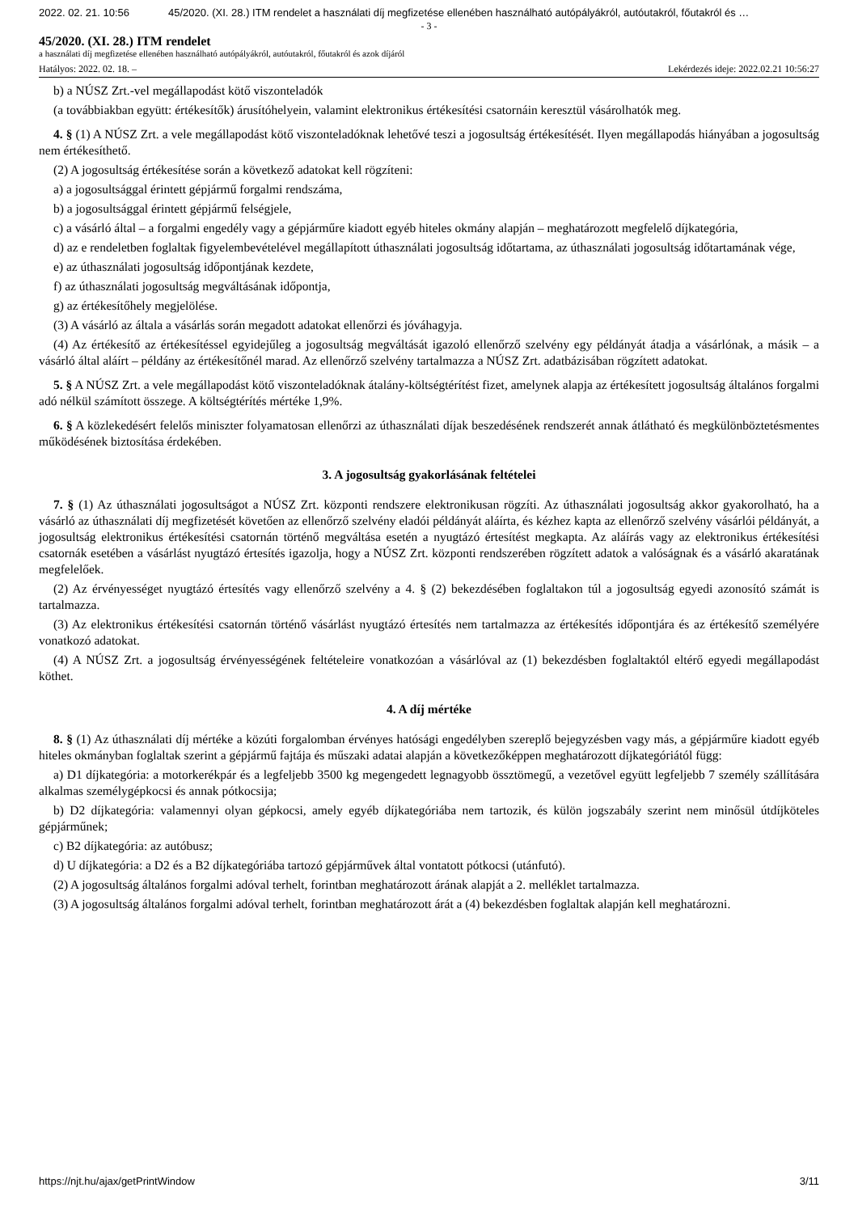2022. 02. 21. 10:56 45/2020. (XI. 28.) ITM rendelet a használati díj megfizetése ellenében használható autópályákról, autóutakról, főutakról és …
- 3 -
45/2020. (XI. 28.) ITM rendelet
a használati díj megfizetése ellenében használható autópályákról, autóutakról, főutakról és azok díjáról
Hatályos: 2022. 02. 18. – Lekérdezés ideje: 2022.02.21 10:56:27
b) a NÚSZ Zrt.-vel megállapodást kötő viszonteladók
(a továbbiakban együtt: értékesítők) árusítóhelyein, valamint elektronikus értékesítési csatornáin keresztül vásárolhatók meg.
4. § (1) A NÚSZ Zrt. a vele megállapodást kötő viszonteladóknak lehetővé teszi a jogosultság értékesítését. Ilyen megállapodás hiányában a jogosultság nem értékesíthető.
(2) A jogosultság értékesítése során a következő adatokat kell rögzíteni:
a) a jogosultsággal érintett gépjármű forgalmi rendszáma,
b) a jogosultsággal érintett gépjármű felségjele,
c) a vásárló által – a forgalmi engedély vagy a gépjárműre kiadott egyéb hiteles okmány alapján – meghatározott megfelelő díjkategória,
d) az e rendeletben foglaltak figyelembevételével megállapított úthasználati jogosultság időtartama, az úthasználati jogosultság időtartamának vége,
e) az úthasználati jogosultság időpontjának kezdete,
f) az úthasználati jogosultság megváltásának időpontja,
g) az értékesítőhely megjelölése.
(3) A vásárló az általa a vásárlás során megadott adatokat ellenőrzi és jóváhagyja.
(4) Az értékesítő az értékesítéssel egyidejűleg a jogosultság megváltását igazoló ellenőrző szelvény egy példányát átadja a vásárlónak, a másik – a vásárló által aláírt – példány az értékesítőnél marad. Az ellenőrző szelvény tartalmazza a NÚSZ Zrt. adatbázisában rögzített adatokat.
5. § A NÚSZ Zrt. a vele megállapodást kötő viszonteladóknak átalány-költségtérítést fizet, amelynek alapja az értékesített jogosultság általános forgalmi adó nélkül számított összege. A költségtérítés mértéke 1,9%.
6. § A közlekedésért felelős miniszter folyamatosan ellenőrzi az úthasználati díjak beszedésének rendszerét annak átlátható és megkülönböztetésmentes működésének biztosítása érdekében.
3. A jogosultság gyakorlásának feltételei
7. § (1) Az úthasználati jogosultságot a NÚSZ Zrt. központi rendszere elektronikusan rögzíti. Az úthasználati jogosultság akkor gyakorolható, ha a vásárló az úthasználati díj megfizetését követően az ellenőrző szelvény eladói példányát aláírta, és kézhez kapta az ellenőrző szelvény vásárlói példányát, a jogosultság elektronikus értékesítési csatornán történő megváltása esetén a nyugtázó értesítést megkapta. Az aláírás vagy az elektronikus értékesítési csatornák esetében a vásárlást nyugtázó értesítés igazolja, hogy a NÚSZ Zrt. központi rendszerében rögzített adatok a valóságnak és a vásárló akaratának megfelelőek.
(2) Az érvényességet nyugtázó értesítés vagy ellenőrző szelvény a 4. § (2) bekezdésében foglaltakon túl a jogosultság egyedi azonosító számát is tartalmazza.
(3) Az elektronikus értékesítési csatornán történő vásárlást nyugtázó értesítés nem tartalmazza az értékesítés időpontjára és az értékesítő személyére vonatkozó adatokat.
(4) A NÚSZ Zrt. a jogosultság érvényességének feltételeire vonatkozóan a vásárlóval az (1) bekezdésben foglaltaktól eltérő egyedi megállapodást köthet.
4. A díj mértéke
8. § (1) Az úthasználati díj mértéke a közúti forgalomban érvényes hatósági engedélyben szereplő bejegyzésben vagy más, a gépjárműre kiadott egyéb hiteles okmányban foglaltak szerint a gépjármű fajtája és műszaki adatai alapján a következőképpen meghatározott díjkategóriától függ:
a) D1 díjkategória: a motorkerékpár és a legfeljebb 3500 kg megengedett legnagyobb össztömegű, a vezetővel együtt legfeljebb 7 személy szállítására alkalmas személygépkocsi és annak pótkocsija;
b) D2 díjkategória: valamennyi olyan gépkocsi, amely egyéb díjkategóriába nem tartozik, és külön jogszabály szerint nem minősül útdíjköteles gépjárműnek;
c) B2 díjkategória: az autóbusz;
d) U díjkategória: a D2 és a B2 díjkategóriába tartozó gépjárművek által vontatott pótkocsi (utánfutó).
(2) A jogosultság általános forgalmi adóval terhelt, forintban meghatározott árának alapját a 2. melléklet tartalmazza.
(3) A jogosultság általános forgalmi adóval terhelt, forintban meghatározott árát a (4) bekezdésben foglaltak alapján kell meghatározni.
https://njt.hu/ajax/getPrintWindow 3/11